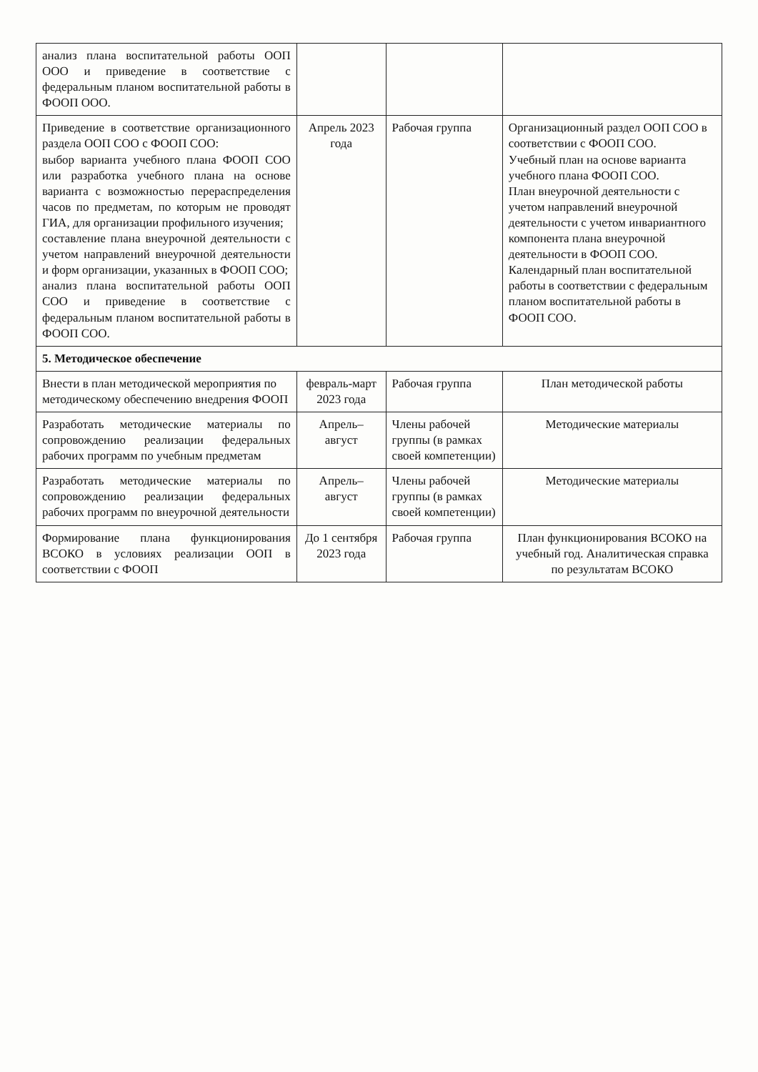| анализ плана воспитательной работы ООП ООО и приведение в соответствие с федеральным планом воспитательной работы в ФООП ООО. | | | |
| Приведение в соответствие организационного раздела ООП СОО с ФООП СОО: выбор варианта учебного плана ФООП СОО или разработка учебного плана на основе варианта с возможностью перераспределения часов по предметам, по которым не проводят ГИА, для организации профильного изучения; составление плана внеурочной деятельности с учетом направлений внеурочной деятельности и форм организации, указанных в ФООП СОО; анализ плана воспитательной работы ООП СОО и приведение в соответствие с федеральным планом воспитательной работы в ФООП СОО. | Апрель 2023 года | Рабочая группа | Организационный раздел ООП СОО в соответствии с ФООП СОО. Учебный план на основе варианта учебного плана ФООП СОО. План внеурочной деятельности с учетом направлений внеурочной деятельности с учетом инвариантного компонента плана внеурочной деятельности в ФООП СОО. Календарный план воспитательной работы в соответствии с федеральным планом воспитательной работы в ФООП СОО. |
| 5. Методическое обеспечение | | | |
| Внести в план методической мероприятия по методическому обеспечению внедрения ФООП | февраль-март 2023 года | Рабочая группа | План методической работы |
| Разработать методические материалы по сопровождению реализации федеральных рабочих программ по учебным предметам | Апрель–август | Члены рабочей группы (в рамках своей компетенции) | Методические материалы |
| Разработать методические материалы по сопровождению реализации федеральных рабочих программ по внеурочной деятельности | Апрель–август | Члены рабочей группы (в рамках своей компетенции) | Методические материалы |
| Формирование плана функционирования ВСОКО в условиях реализации ООП в соответствии с ФООП | До 1 сентября 2023 года | Рабочая группа | План функционирования ВСОКО на учебный год. Аналитическая справка по результатам ВСОКО |